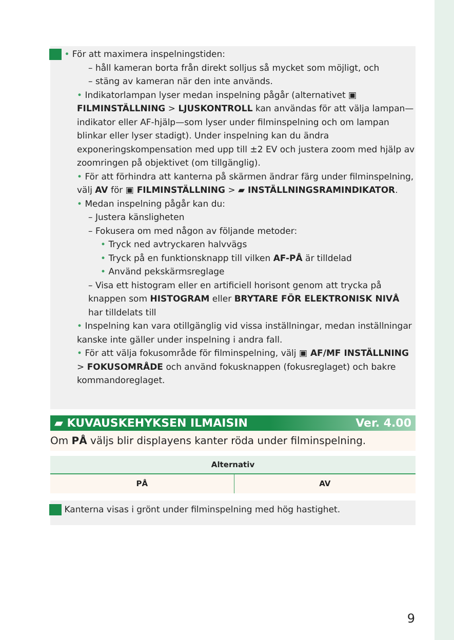• För att maximera inspelningstiden:
– håll kameran borta från direkt solljus så mycket som möjligt, och
– stäng av kameran när den inte används.
• Indikatorlampan lyser medan inspelning pågår (alternativet ▣ FILMINSTÄLLNING > LJUSKONTROLL kan användas för att välja lampan—indikator eller AF-hjälp—som lyser under filminspelning och om lampan blinkar eller lyser stadigt). Under inspelning kan du ändra exponeringskompensation med upp till ±2 EV och justera zoom med hjälp av zoomringen på objektivet (om tillgänglig).
• För att förhindra att kanterna på skärmen ändrar färg under filminspelning, välj AV för ▣ FILMINSTÄLLNING > ▰ INSTÄLLNINGSRAMINDIKATOR.
• Medan inspelning pågår kan du:
– Justera känsligheten
– Fokusera om med någon av följande metoder:
• Tryck ned avtryckaren halvvägs
• Tryck på en funktionsknapp till vilken AF-PÅ är tilldelad
• Använd pekskärmsreglage
– Visa ett histogram eller en artificiell horisont genom att trycka på knappen som HISTOGRAM eller BRYTARE FÖR ELEKTRONISK NIVÅ har tilldelats till
• Inspelning kan vara otillgänglig vid vissa inställningar, medan inställningar kanske inte gäller under inspelning i andra fall.
• För att välja fokusområde för filminspelning, välj ▣ AF/MF INSTÄLLNING > FOKUSOMRÅDE och använd fokusknappen (fokusreglaget) och bakre kommandoreglaget.
▰ KUVAUSKEHYKSEN ILMAISIN Ver. 4.00
Om PÅ väljs blir displayens kanter röda under filminspelning.
| Alternativ | |
| --- | --- |
| PÅ | AV |
Kanterna visas i grönt under filminspelning med hög hastighet.
9